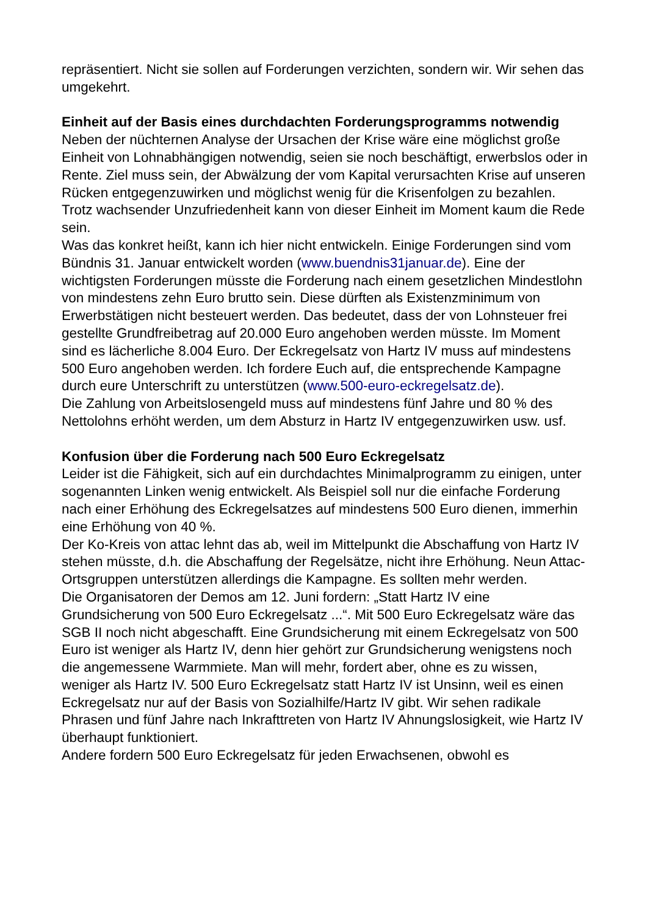repräsentiert. Nicht sie sollen auf Forderungen verzichten, sondern wir. Wir sehen das umgekehrt.
Einheit auf der Basis eines durchdachten Forderungsprogramms notwendig
Neben der nüchternen Analyse der Ursachen der Krise wäre eine möglichst große Einheit von Lohnabhängigen notwendig, seien sie noch beschäftigt, erwerbslos oder in Rente. Ziel muss sein, der Abwälzung der vom Kapital verursachten Krise auf unseren Rücken entgegenzuwirken und möglichst wenig für die Krisenfolgen zu bezahlen. Trotz wachsender Unzufriedenheit kann von dieser Einheit im Moment kaum die Rede sein.
Was das konkret heißt, kann ich hier nicht entwickeln. Einige Forderungen sind vom Bündnis 31. Januar entwickelt worden (www.buendnis31januar.de). Eine der wichtigsten Forderungen müsste die Forderung nach einem gesetzlichen Mindestlohn von mindestens zehn Euro brutto sein. Diese dürften als Existenzminimum von Erwerbstätigen nicht besteuert werden. Das bedeutet, dass der von Lohnsteuer frei gestellte Grundfreibetrag auf 20.000 Euro angehoben werden müsste. Im Moment sind es lächerliche 8.004 Euro. Der Eckregelsatz von Hartz IV muss auf mindestens 500 Euro angehoben werden. Ich fordere Euch auf, die entsprechende Kampagne durch eure Unterschrift zu unterstützen (www.500-euro-eckregelsatz.de).
Die Zahlung von Arbeitslosengeld muss auf mindestens fünf Jahre und 80 % des Nettolohns erhöht werden, um dem Absturz in Hartz IV entgegenzuwirken usw. usf.
Konfusion über die Forderung nach 500 Euro Eckregelsatz
Leider ist die Fähigkeit, sich auf ein durchdachtes Minimalprogramm zu einigen, unter sogenannten Linken wenig entwickelt. Als Beispiel soll nur die einfache Forderung nach einer Erhöhung des Eckregelsatzes auf mindestens 500 Euro dienen, immerhin eine Erhöhung von 40 %.
Der Ko-Kreis von attac lehnt das ab, weil im Mittelpunkt die Abschaffung von Hartz IV stehen müsste, d.h. die Abschaffung der Regelsätze, nicht ihre Erhöhung. Neun Attac-Ortsgruppen unterstützen allerdings die Kampagne. Es sollten mehr werden.
Die Organisatoren der Demos am 12. Juni fordern: „Statt Hartz IV eine Grundsicherung von 500 Euro Eckregelsatz ...“. Mit 500 Euro Eckregelsatz wäre das SGB II noch nicht abgeschafft. Eine Grundsicherung mit einem Eckregelsatz von 500 Euro ist weniger als Hartz IV, denn hier gehört zur Grundsicherung wenigstens noch die angemessene Warmmiete. Man will mehr, fordert aber, ohne es zu wissen, weniger als Hartz IV. 500 Euro Eckregelsatz statt Hartz IV ist Unsinn, weil es einen Eckregelsatz nur auf der Basis von Sozialhilfe/Hartz IV gibt. Wir sehen radikale Phrasen und fünf Jahre nach Inkrafttreten von Hartz IV Ahnungslosigkeit, wie Hartz IV überhaupt funktioniert.
Andere fordern 500 Euro Eckregelsatz für jeden Erwachsenen, obwohl es